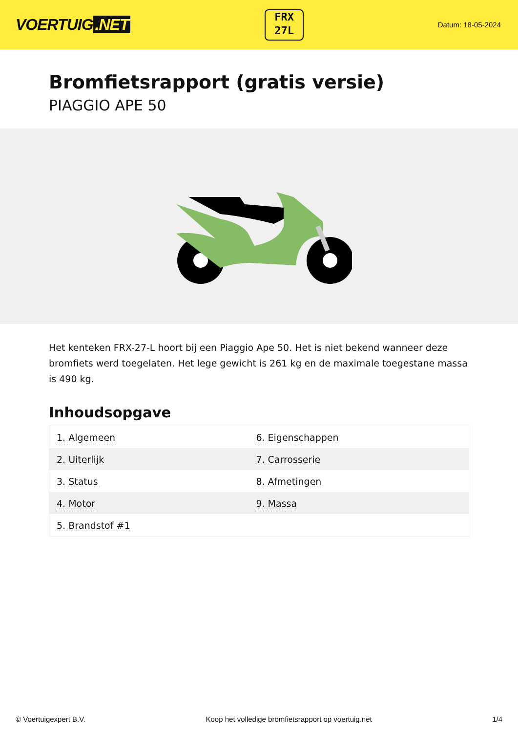VOERTUIG.NET
FRX
27L
Datum: 18-05-2024
Bromfietsrapport (gratis versie)
PIAGGIO APE 50
Het kenteken FRX-27-L hoort bij een Piaggio Ape 50. Het is niet bekend wanneer deze bromfiets werd toegelaten. Het lege gewicht is 261 kg en de maximale toegestane massa is 490 kg.
Inhoudsopgave
| 1. Algemeen | 6. Eigenschappen |
| 2. Uiterlijk | 7. Carrosserie |
| 3. Status | 8. Afmetingen |
| 4. Motor | 9. Massa |
| 5. Brandstof #1 | |
© Voertuigexpert B.V. Koop het volledige bromfietsrapport op voertuig.net 1/4